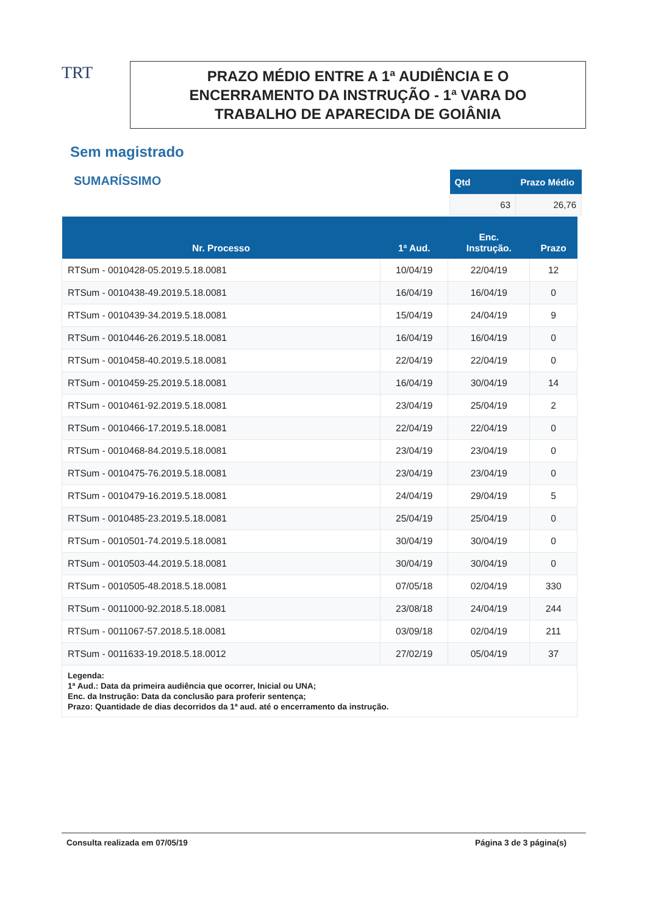TRT
PRAZO MÉDIO ENTRE A 1ª AUDIÊNCIA E O
ENCERRAMENTO DA INSTRUÇÃO - 1ª VARA DO
TRABALHO DE APARECIDA DE GOIÂNIA
Sem magistrado
SUMARÍSSIMO
| Qtd | Prazo Médio |
| --- | --- |
| 63 | 26,76 |
| Nr. Processo | 1ª Aud. | Enc. Instrução. | Prazo |
| --- | --- | --- | --- |
| RTSum - 0010428-05.2019.5.18.0081 | 10/04/19 | 22/04/19 | 12 |
| RTSum - 0010438-49.2019.5.18.0081 | 16/04/19 | 16/04/19 | 0 |
| RTSum - 0010439-34.2019.5.18.0081 | 15/04/19 | 24/04/19 | 9 |
| RTSum - 0010446-26.2019.5.18.0081 | 16/04/19 | 16/04/19 | 0 |
| RTSum - 0010458-40.2019.5.18.0081 | 22/04/19 | 22/04/19 | 0 |
| RTSum - 0010459-25.2019.5.18.0081 | 16/04/19 | 30/04/19 | 14 |
| RTSum - 0010461-92.2019.5.18.0081 | 23/04/19 | 25/04/19 | 2 |
| RTSum - 0010466-17.2019.5.18.0081 | 22/04/19 | 22/04/19 | 0 |
| RTSum - 0010468-84.2019.5.18.0081 | 23/04/19 | 23/04/19 | 0 |
| RTSum - 0010475-76.2019.5.18.0081 | 23/04/19 | 23/04/19 | 0 |
| RTSum - 0010479-16.2019.5.18.0081 | 24/04/19 | 29/04/19 | 5 |
| RTSum - 0010485-23.2019.5.18.0081 | 25/04/19 | 25/04/19 | 0 |
| RTSum - 0010501-74.2019.5.18.0081 | 30/04/19 | 30/04/19 | 0 |
| RTSum - 0010503-44.2019.5.18.0081 | 30/04/19 | 30/04/19 | 0 |
| RTSum - 0010505-48.2018.5.18.0081 | 07/05/18 | 02/04/19 | 330 |
| RTSum - 0011000-92.2018.5.18.0081 | 23/08/18 | 24/04/19 | 244 |
| RTSum - 0011067-57.2018.5.18.0081 | 03/09/18 | 02/04/19 | 211 |
| RTSum - 0011633-19.2018.5.18.0012 | 27/02/19 | 05/04/19 | 37 |
| Legenda: 1ª Aud.: Data da primeira audiência que ocorrer, Inicial ou UNA; Enc. da Instrução: Data da conclusão para proferir sentença; Prazo: Quantidade de dias decorridos da 1ª aud. até o encerramento da instrução. | | | |
Consulta realizada em 07/05/19 Página 3 de 3 página(s)